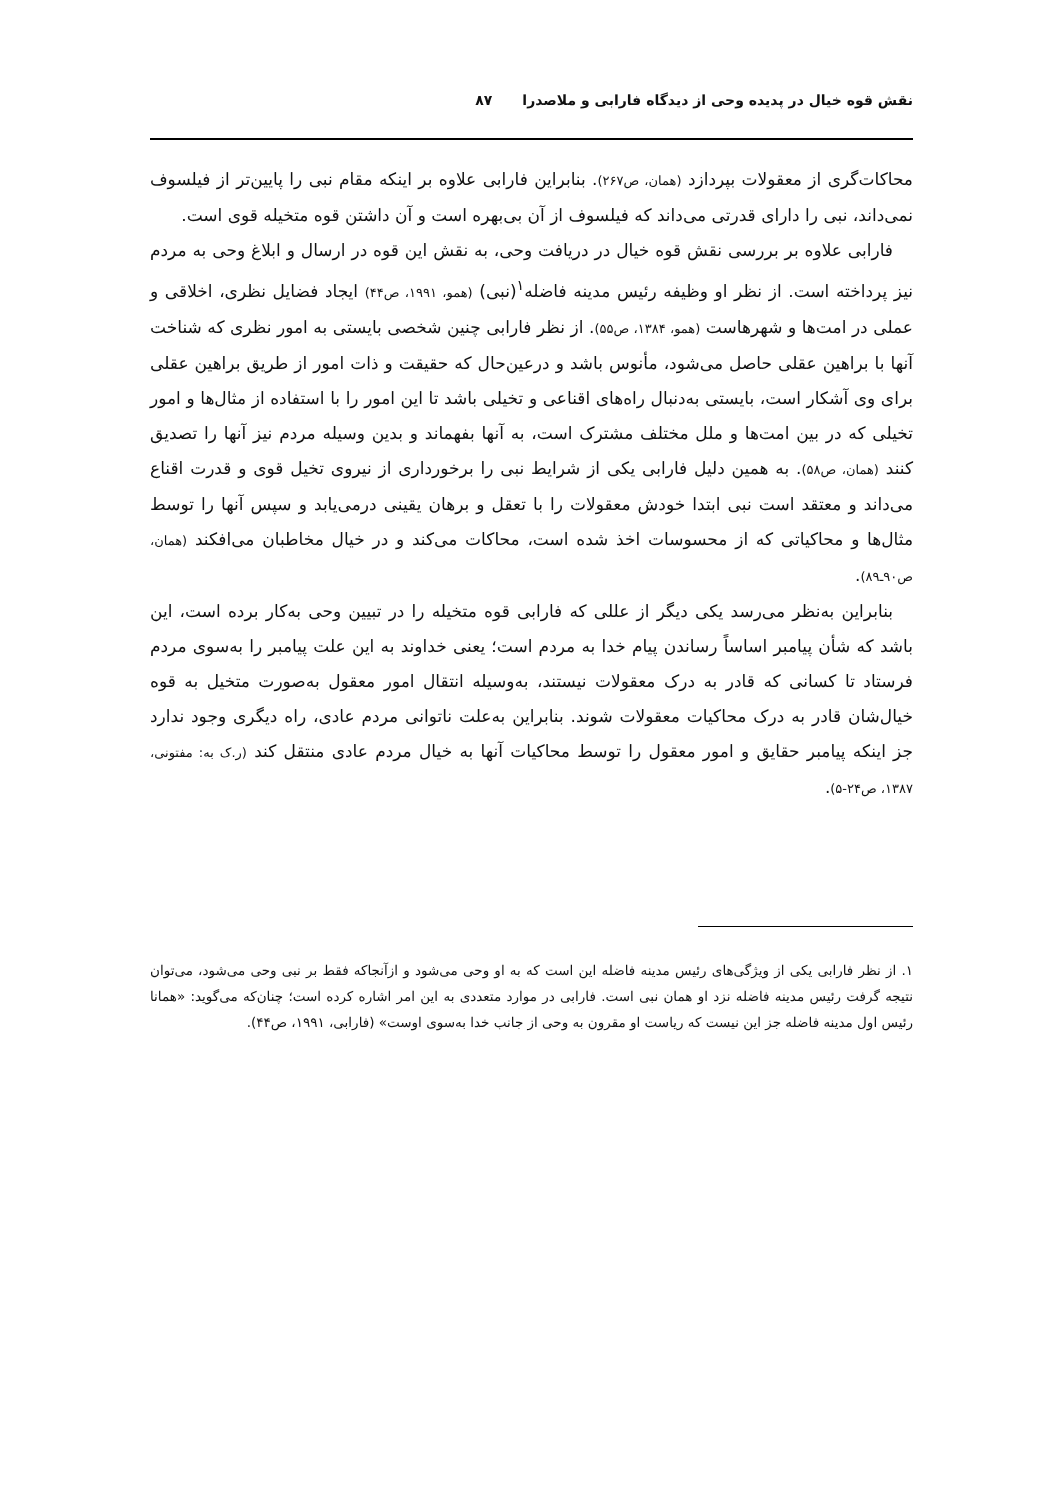نقش قوه خیال در پدیده وحی از دیدگاه فارابی و ملاصدرا ۸۷
محاکات‌گری از معقولات بپردازد (همان، ص۲۶۷). بنابراین فارابی علاوه بر اینکه مقام نبی را پایین‌تر از فیلسوف نمی‌داند، نبی را دارای قدرتی می‌داند که فیلسوف از آن بی‌بهره است و آن داشتن قوه متخیله قوی است.
فارابی علاوه بر بررسی نقش قوه خیال در دریافت وحی، به نقش این قوه در ارسال و ابلاغ وحی به مردم نیز پرداخته است. از نظر او وظیفه رئیس مدینه فاضله<sup>۱</sup>(نبی) (همو، ۱۹۹۱، ص۴۴) ایجاد فضایل نظری، اخلاقی و عملی در امت‌ها و شهرهاست (همو، ۱۳۸۴، ص۵۵). از نظر فارابی چنین شخصی بایستی به امور نظری که شناخت آنها با براهین عقلی حاصل می‌شود، مأنوس باشد و درعین‌حال که حقیقت و ذات امور از طریق براهین عقلی برای وی آشکار است، بایستی به‌دنبال راه‌های اقناعی و تخیلی باشد تا این امور را با استفاده از مثال‌ها و امور تخیلی که در بین امت‌ها و ملل مختلف مشترک است، به آنها بفهماند و بدین وسیله مردم نیز آنها را تصدیق کنند (همان، ص۵۸). به همین دلیل فارابی یکی از شرایط نبی را برخورداری از نیروی تخیل قوی و قدرت اقناع می‌داند و معتقد است نبی ابتدا خودش معقولات را با تعقل و برهان یقینی درمی‌یابد و سپس آنها را توسط مثال‌ها و محاکیاتی که از محسوسات اخذ شده است، محاکات می‌کند و در خیال مخاطبان می‌افکند (همان، ص۹۰ـ۸۹).
بنابراین به‌نظر می‌رسد یکی دیگر از عللی که فارابی قوه متخیله را در تبیین وحی به‌کار برده است، این باشد که شأن پیامبر اساساً رساندن پیام خدا به مردم است؛ یعنی خداوند به این علت پیامبر را به‌سوی مردم فرستاد تا کسانی که قادر به درک معقولات نیستند، به‌وسیله انتقال امور معقول به‌صورت متخیل به قوه خیال‌شان قادر به درک محاکیات معقولات شوند. بنابراین به‌علت ناتوانی مردم عادی، راه دیگری وجود ندارد جز اینکه پیامبر حقایق و امور معقول را توسط محاکیات آنها به خیال مردم عادی منتقل کند (ر.ک به: مفتونی، ۱۳۸۷، ص۲۴-۵).
۱. از نظر فارابی یکی از ویژگی‌های رئیس مدینه فاضله این است که به او وحی می‌شود و ازآنجاکه فقط بر نبی وحی می‌شود، می‌توان نتیجه گرفت رئیس مدینه فاضله نزد او همان نبی است. فارابی در موارد متعددی به این امر اشاره کرده است؛ چنان‌که می‌گوید: «همانا رئیس اول مدینه فاضله جز این نیست که ریاست او مقرون به وحی از جانب خدا به‌سوی اوست» (فارابی، ۱۹۹۱، ص۴۴).